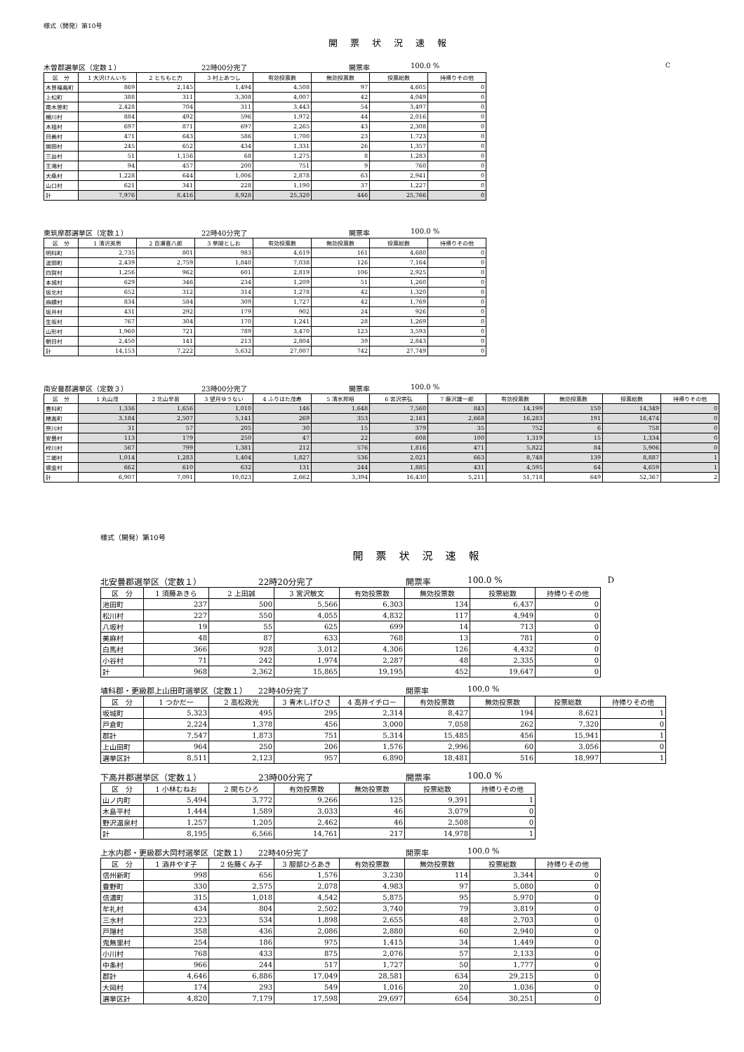様式（開発）第10号
開票状況速報
木曽郡選挙区（定数１） 22時00分完了 開票率 100.0 %
| 区 分 | 1 大沢けんいち | 2 とちもと力 | 3 村上あつし | 有効投票数 | 無効投票数 | 投票総数 | 持帰りその他 |
| --- | --- | --- | --- | --- | --- | --- | --- |
| 木曽福島町 | 869 | 2,145 | 1,494 | 4,508 | 97 | 4,605 | 0 |
| 上松町 | 388 | 311 | 3,308 | 4,007 | 42 | 4,049 | 0 |
| 南木曽町 | 2,428 | 704 | 311 | 3,443 | 54 | 3,497 | 0 |
| 楢川村 | 884 | 492 | 596 | 1,972 | 44 | 2,016 | 0 |
| 木祖村 | 697 | 871 | 697 | 2,265 | 43 | 2,308 | 0 |
| 日義村 | 471 | 643 | 586 | 1,700 | 23 | 1,723 | 0 |
| 開田村 | 245 | 652 | 434 | 1,331 | 26 | 1,357 | 0 |
| 三岳村 | 51 | 1,156 | 68 | 1,275 | 8 | 1,283 | 0 |
| 王滝村 | 94 | 457 | 200 | 751 | 9 | 760 | 0 |
| 大桑村 | 1,228 | 644 | 1,006 | 2,878 | 63 | 2,941 | 0 |
| 山口村 | 621 | 341 | 228 | 1,190 | 37 | 1,227 | 0 |
| 計 | 7,976 | 8,416 | 8,928 | 25,320 | 446 | 25,766 | 0 |
C
東筑摩郡選挙区（定数１） 22時40分完了 開票率 100.0 %
| 区 分 | 1 清沢英男 | 2 百瀬喜八郎 | 3 草間としお | 有効投票数 | 無効投票数 | 投票総数 | 持帰りその他 |
| --- | --- | --- | --- | --- | --- | --- | --- |
| 明科町 | 2,735 | 801 | 983 | 4,619 | 161 | 4,680 | 0 |
| 波田町 | 2,439 | 2,759 | 1,840 | 7,038 | 126 | 7,164 | 0 |
| 四賀村 | 1,256 | 962 | 601 | 2,819 | 106 | 2,925 | 0 |
| 本城村 | 629 | 346 | 234 | 1,209 | 51 | 1,260 | 0 |
| 坂北村 | 652 | 312 | 314 | 1,278 | 42 | 1,320 | 0 |
| 麻績村 | 834 | 584 | 309 | 1,727 | 42 | 1,769 | 0 |
| 坂井村 | 431 | 292 | 179 | 902 | 24 | 926 | 0 |
| 生坂村 | 767 | 304 | 170 | 1,241 | 28 | 1,269 | 0 |
| 山形村 | 1,960 | 721 | 789 | 3,470 | 123 | 3,593 | 0 |
| 朝日村 | 2,450 | 141 | 213 | 2,804 | 39 | 2,843 | 0 |
| 計 | 14,153 | 7,222 | 5,632 | 27,007 | 742 | 27,749 | 0 |
南安曇郡選挙区（定数３） 23時00分完了 開票率 100.0 %
| 区 分 | 1 丸山茂 | 2 北山早苗 | 3 望月ゆうない | 4 ふりはた茂寿 | 5 清水邦昭 | 6 宮沢宗弘 | 7 藤沢雄一郎 | 有効投票数 | 無効投票数 | 投票総数 | 持帰りその他 |
| --- | --- | --- | --- | --- | --- | --- | --- | --- | --- | --- | --- |
| 豊科町 | 1,336 | 1,656 | 1,010 | 146 | 1,648 | 7,560 | 843 | 14,199 | 150 | 14,349 | 0 |
| 穂高町 | 3,184 | 2,507 | 5,141 | 269 | 353 | 2,161 | 2,668 | 16,283 | 191 | 16,474 | 0 |
| 奈川村 | 31 | 57 | 205 | 30 | 15 | 379 | 35 | 752 | 6 | 758 | 0 |
| 安曇村 | 113 | 179 | 250 | 47 | 22 | 608 | 100 | 1,319 | 15 | 1,334 | 0 |
| 梓川村 | 567 | 799 | 1,381 | 212 | 576 | 1,816 | 471 | 5,822 | 84 | 5,906 | 0 |
| 三郷村 | 1,014 | 1,283 | 1,404 | 1,827 | 536 | 2,021 | 663 | 8,748 | 139 | 8,887 | 1 |
| 堀金村 | 662 | 610 | 632 | 131 | 244 | 1,885 | 431 | 4,595 | 64 | 4,659 | 1 |
| 計 | 6,907 | 7,091 | 10,023 | 2,662 | 3,394 | 16,430 | 5,211 | 51,718 | 649 | 52,367 | 2 |
様式（開発）第10号
開票状況速報
北安曇郡選挙区（定数１） 22時20分完了 開票率 100.0 % D
| 区 分 | 1 須藤あきら | 2 上田誠 | 3 宮沢敏文 | 有効投票数 | 無効投票数 | 投票総数 | 持帰りその他 |
| --- | --- | --- | --- | --- | --- | --- | --- |
| 池田町 | 237 | 500 | 5,566 | 6,303 | 134 | 6,437 | 0 |
| 松川村 | 227 | 550 | 4,055 | 4,832 | 117 | 4,949 | 0 |
| 八坂村 | 19 | 55 | 625 | 699 | 14 | 713 | 0 |
| 美麻村 | 48 | 87 | 633 | 768 | 13 | 781 | 0 |
| 白馬村 | 366 | 928 | 3,012 | 4,306 | 126 | 4,432 | 0 |
| 小谷村 | 71 | 242 | 1,974 | 2,287 | 48 | 2,335 | 0 |
| 計 | 968 | 2,362 | 15,865 | 19,195 | 452 | 19,647 | 0 |
埴科郡・更級郡上山田町選挙区（定数１） 22時40分完了 開票率 100.0 %
| 区 分 | 1 つかだ一 | 2 高松政光 | 3 青木しげひさ | 4 高井イチロー | 有効投票数 | 無効投票数 | 投票総数 | 持帰りその他 |
| --- | --- | --- | --- | --- | --- | --- | --- | --- |
| 坂城町 | 5,323 | 495 | 295 | 2,314 | 8,427 | 194 | 8,621 | 1 |
| 戸倉町 | 2,224 | 1,378 | 456 | 3,000 | 7,058 | 262 | 7,320 | 0 |
| 郡計 | 7,547 | 1,873 | 751 | 5,314 | 15,485 | 456 | 15,941 | 1 |
| 上山田町 | 964 | 250 | 206 | 1,576 | 2,996 | 60 | 3,056 | 0 |
| 選挙区計 | 8,511 | 2,123 | 957 | 6,890 | 18,481 | 516 | 18,997 | 1 |
下高井郡選挙区（定数１） 23時00分完了 開票率 100.0 %
| 区 分 | 1 小林むねお | 2 関ちひろ | 有効投票数 | 無効投票数 | 投票総数 | 持帰りその他 |
| --- | --- | --- | --- | --- | --- | --- |
| 山ノ内町 | 5,494 | 3,772 | 9,266 | 125 | 9,391 | 1 |
| 木島平村 | 1,444 | 1,589 | 3,033 | 46 | 3,079 | 0 |
| 野沢温泉村 | 1,257 | 1,205 | 2,462 | 46 | 2,508 | 0 |
| 計 | 8,195 | 6,566 | 14,761 | 217 | 14,978 | 1 |
上水内郡・更級郡大岡村選挙区（定数１） 22時40分完了 開票率 100.0 %
| 区 分 | 1 酒井やす子 | 2 佐藤くみ子 | 3 服部ひろあき | 有効投票数 | 無効投票数 | 投票総数 | 持帰りその他 |
| --- | --- | --- | --- | --- | --- | --- | --- |
| 信州新町 | 998 | 656 | 1,576 | 3,230 | 114 | 3,344 | 0 |
| 豊野町 | 330 | 2,575 | 2,078 | 4,983 | 97 | 5,080 | 0 |
| 信濃町 | 315 | 1,018 | 4,542 | 5,875 | 95 | 5,970 | 0 |
| 牟礼村 | 434 | 804 | 2,502 | 3,740 | 79 | 3,819 | 0 |
| 三水村 | 223 | 534 | 1,898 | 2,655 | 48 | 2,703 | 0 |
| 戸隠村 | 358 | 436 | 2,086 | 2,880 | 60 | 2,940 | 0 |
| 鬼無里村 | 254 | 186 | 975 | 1,415 | 34 | 1,449 | 0 |
| 小川村 | 768 | 433 | 875 | 2,076 | 57 | 2,133 | 0 |
| 中条村 | 966 | 244 | 517 | 1,727 | 50 | 1,777 | 0 |
| 郡計 | 4,646 | 6,886 | 17,049 | 28,581 | 634 | 29,215 | 0 |
| 大岡村 | 174 | 293 | 549 | 1,016 | 20 | 1,036 | 0 |
| 選挙区計 | 4,820 | 7,179 | 17,598 | 29,697 | 654 | 30,251 | 0 |